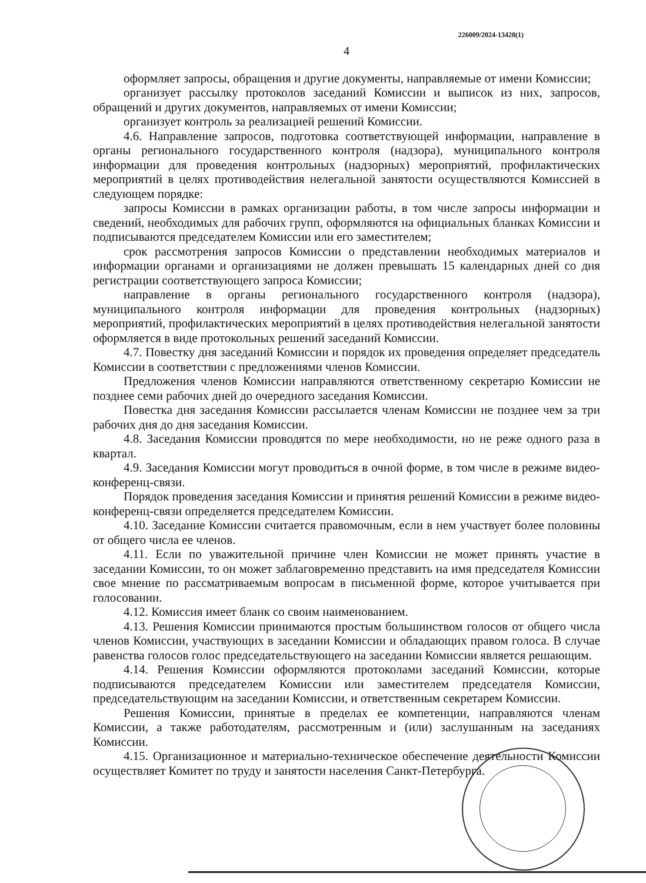226009/2024-13428(1)
4
оформляет запросы, обращения и другие документы, направляемые от имени Комиссии;
организует рассылку протоколов заседаний Комиссии и выписок из них, запросов, обращений и других документов, направляемых от имени Комиссии;
организует контроль за реализацией решений Комиссии.
4.6. Направление запросов, подготовка соответствующей информации, направление в органы регионального государственного контроля (надзора), муниципального контроля информации для проведения контрольных (надзорных) мероприятий, профилактических мероприятий в целях противодействия нелегальной занятости осуществляются Комиссией в следующем порядке:
запросы Комиссии в рамках организации работы, в том числе запросы информации и сведений, необходимых для рабочих групп, оформляются на официальных бланках Комиссии и подписываются председателем Комиссии или его заместителем;
срок рассмотрения запросов Комиссии о представлении необходимых материалов и информации органами и организациями не должен превышать 15 календарных дней со дня регистрации соответствующего запроса Комиссии;
направление в органы регионального государственного контроля (надзора), муниципального контроля информации для проведения контрольных (надзорных) мероприятий, профилактических мероприятий в целях противодействия нелегальной занятости оформляется в виде протокольных решений заседаний Комиссии.
4.7. Повестку дня заседаний Комиссии и порядок их проведения определяет председатель Комиссии в соответствии с предложениями членов Комиссии.
Предложения членов Комиссии направляются ответственному секретарю Комиссии не позднее семи рабочих дней до очередного заседания Комиссии.
Повестка дня заседания Комиссии рассылается членам Комиссии не позднее чем за три рабочих дня до дня заседания Комиссии.
4.8. Заседания Комиссии проводятся по мере необходимости, но не реже одного раза в квартал.
4.9. Заседания Комиссии могут проводиться в очной форме, в том числе в режиме видео-конференц-связи.
Порядок проведения заседания Комиссии и принятия решений Комиссии в режиме видео-конференц-связи определяется председателем Комиссии.
4.10. Заседание Комиссии считается правомочным, если в нем участвует более половины от общего числа ее членов.
4.11. Если по уважительной причине член Комиссии не может принять участие в заседании Комиссии, то он может заблаговременно представить на имя председателя Комиссии свое мнение по рассматриваемым вопросам в письменной форме, которое учитывается при голосовании.
4.12. Комиссия имеет бланк со своим наименованием.
4.13. Решения Комиссии принимаются простым большинством голосов от общего числа членов Комиссии, участвующих в заседании Комиссии и обладающих правом голоса. В случае равенства голосов голос председательствующего на заседании Комиссии является решающим.
4.14. Решения Комиссии оформляются протоколами заседаний Комиссии, которые подписываются председателем Комиссии или заместителем председателя Комиссии, председательствующим на заседании Комиссии, и ответственным секретарем Комиссии.
Решения Комиссии, принятые в пределах ее компетенции, направляются членам Комиссии, а также работодателям, рассмотренным и (или) заслушанным на заседаниях Комиссии.
4.15. Организационное и материально-техническое обеспечение деятельности Комиссии осуществляет Комитет по труду и занятости населения Санкт-Петербурга.